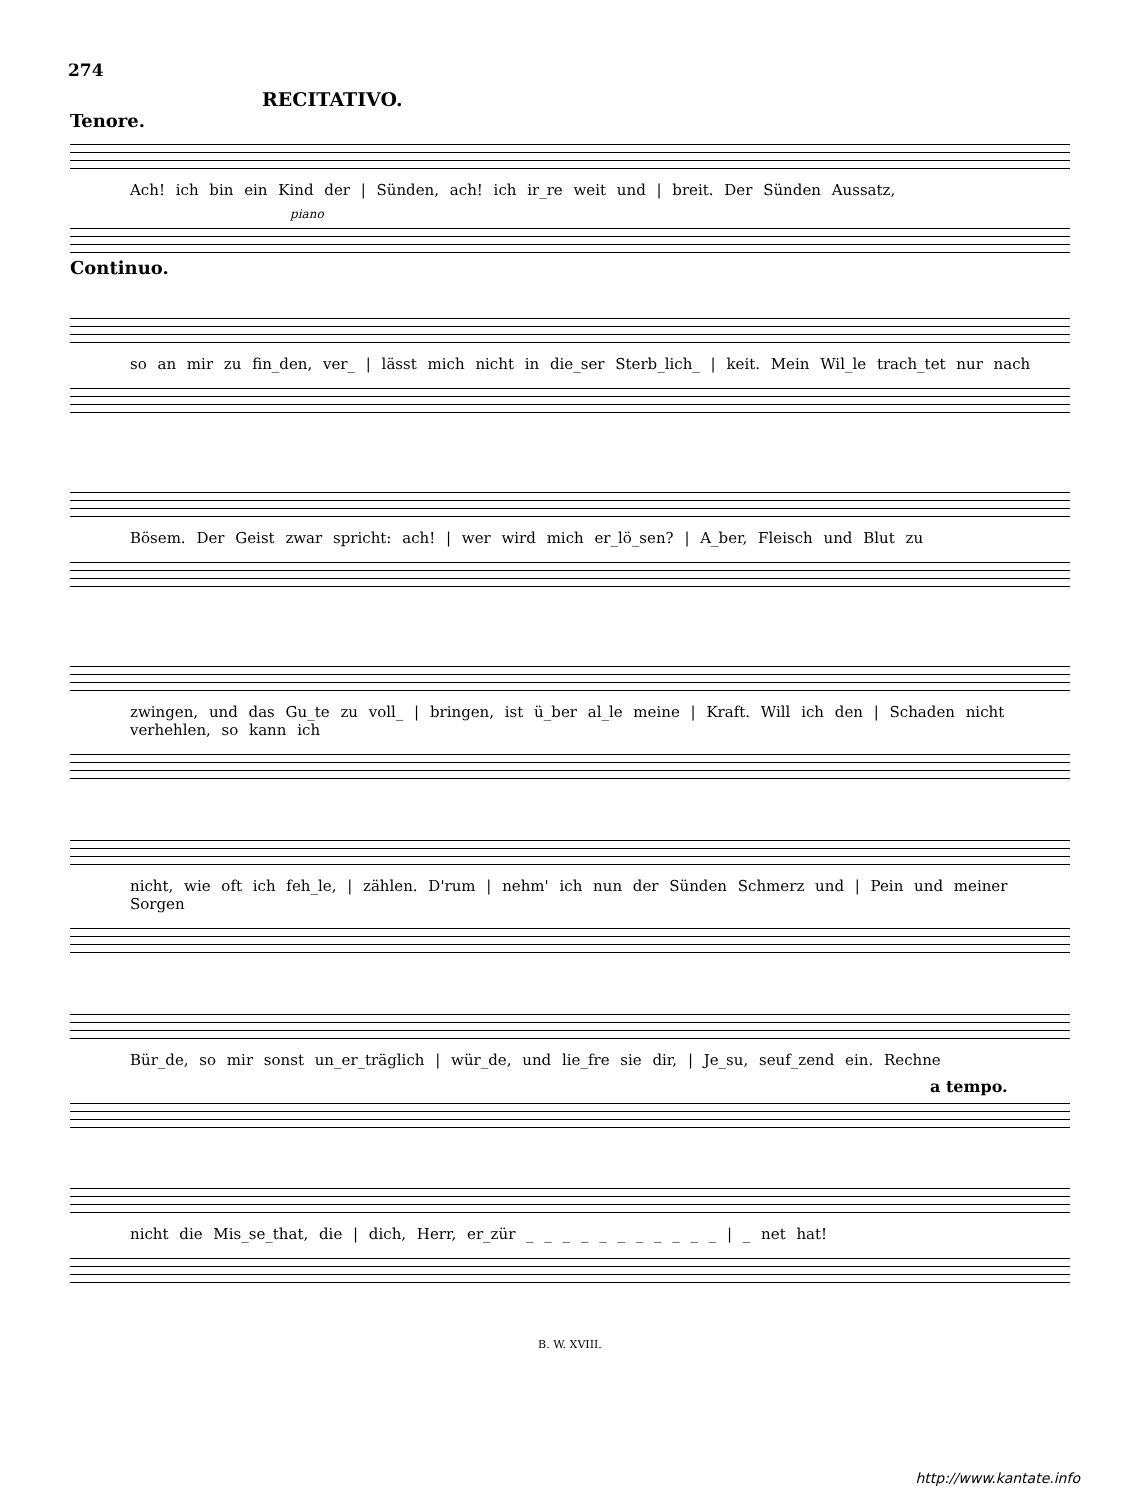274
RECITATIVO.
Tenore. Continuo.
Ach! ich bin ein Kind der | Sünden, ach! ich ir_re weit und | breit. Der Sünden Aussatz,
piano
Continuo.
so an mir zu fin_den, ver_ | lässt mich nicht in die_ser Sterb_lich_ | keit. Mein Wil_le trach_tet nur nach
Bösem. Der Geist zwar spricht: ach! | wer wird mich er_lö_sen? | A_ber, Fleisch und Blut zu
zwingen, und das Gu_te zu voll_ | bringen, ist ü_ber al_le meine | Kraft. Will ich den | Schaden nicht verhehlen, so kann ich
nicht, wie oft ich feh_le, | zählen. D'rum | nehm' ich nun der Sünden Schmerz und | Pein und meiner Sorgen
Bür_de, so mir sonst un_er_träglich | wür_de, und lie_fre sie dir, | Je_su, seuf_zend ein. Rechne
a tempo.
nicht die Mis_se_that, die | dich, Herr, er_zür _ _ _ _ _ _ _ _ _ _ _ | _ net hat!
B. W. XVIII.
http://www.kantate.info